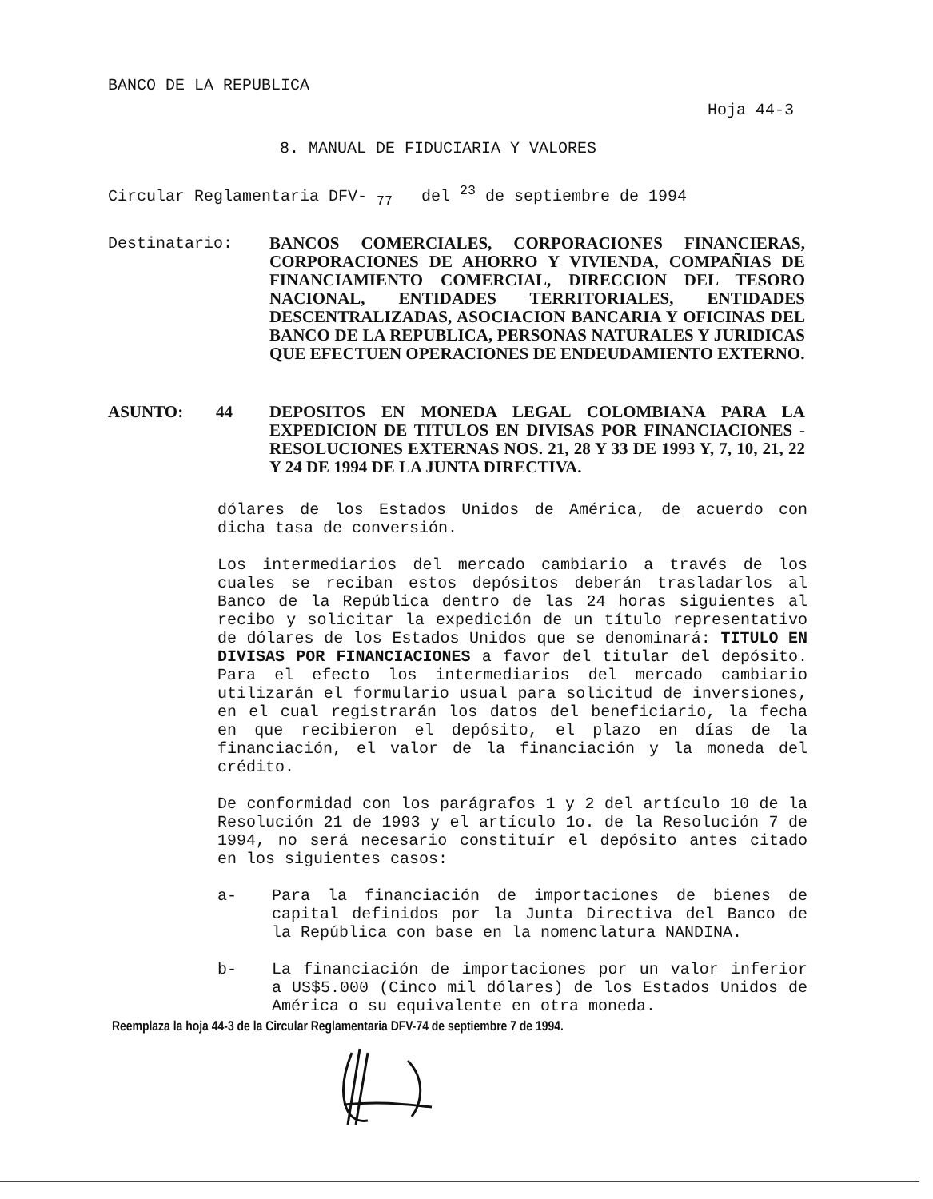BANCO DE LA REPUBLICA
Hoja 44-3
8. MANUAL DE FIDUCIARIA Y VALORES
Circular Reglamentaria DFV- <sub>77</sub> del <sup>23</sup> de septiembre de 1994
Destinatario: BANCOS COMERCIALES, CORPORACIONES FINANCIERAS, CORPORACIONES DE AHORRO Y VIVIENDA, COMPAÑIAS DE FINANCIAMIENTO COMERCIAL, DIRECCION DEL TESORO NACIONAL, ENTIDADES TERRITORIALES, ENTIDADES DESCENTRALIZADAS, ASOCIACION BANCARIA Y OFICINAS DEL BANCO DE LA REPUBLICA, PERSONAS NATURALES Y JURIDICAS QUE EFECTUEN OPERACIONES DE ENDEUDAMIENTO EXTERNO.
ASUNTO: 44 DEPOSITOS EN MONEDA LEGAL COLOMBIANA PARA LA EXPEDICION DE TITULOS EN DIVISAS POR FINANCIACIONES -RESOLUCIONES EXTERNAS NOS. 21, 28 Y 33 DE 1993 Y, 7, 10, 21, 22 Y 24 DE 1994 DE LA JUNTA DIRECTIVA.
dólares de los Estados Unidos de América, de acuerdo con dicha tasa de conversión.
Los intermediarios del mercado cambiario a través de los cuales se reciban estos depósitos deberán trasladarlos al Banco de la República dentro de las 24 horas siguientes al recibo y solicitar la expedición de un título representativo de dólares de los Estados Unidos que se denominará: TITULO EN DIVISAS POR FINANCIACIONES a favor del titular del depósito. Para el efecto los intermediarios del mercado cambiario utilizarán el formulario usual para solicitud de inversiones, en el cual registrarán los datos del beneficiario, la fecha en que recibieron el depósito, el plazo en días de la financiación, el valor de la financiación y la moneda del crédito.
De conformidad con los parágrafos 1 y 2 del artículo 10 de la Resolución 21 de 1993 y el artículo 1o. de la Resolución 7 de 1994, no será necesario constituír el depósito antes citado en los siguientes casos:
a- Para la financiación de importaciones de bienes de capital definidos por la Junta Directiva del Banco de la República con base en la nomenclatura NANDINA.
b- La financiación de importaciones por un valor inferior a US$5.000 (Cinco mil dólares) de los Estados Unidos de América o su equivalente en otra moneda.
Reemplaza la hoja 44-3 de la Circular Reglamentaria DFV-74 de septiembre 7 de 1994.